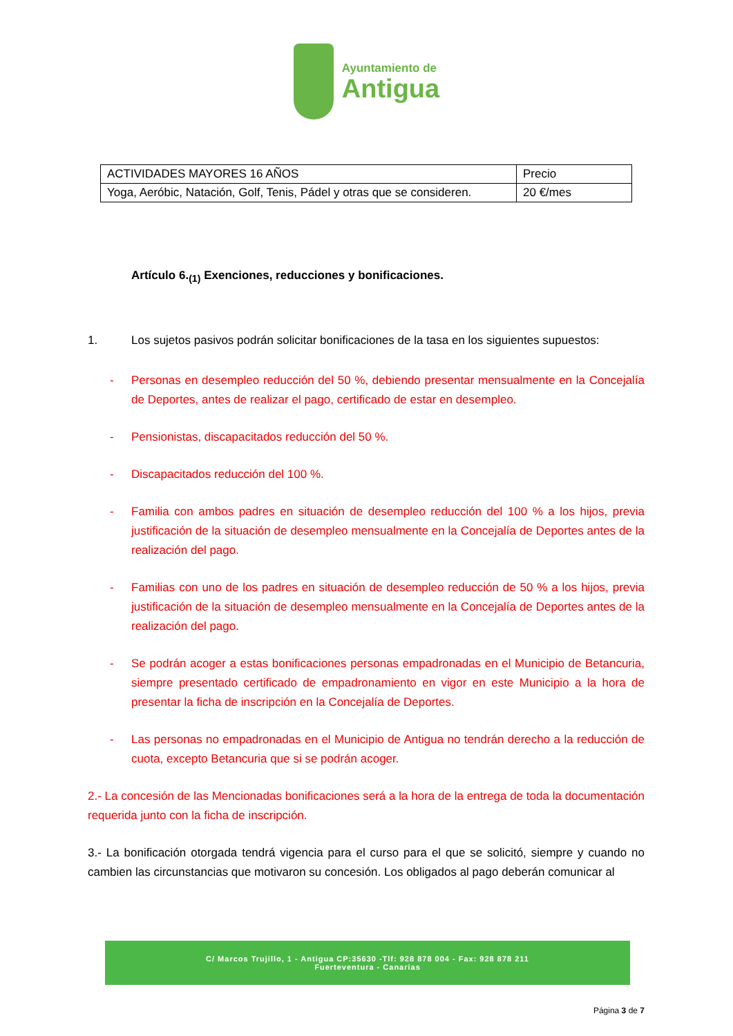Ayuntamiento de
Antigua
| ACTIVIDADES MAYORES 16 AÑOS | Precio |
| Yoga, Aeróbic, Natación, Golf, Tenis, Pádel y otras que se consideren. | 20 €/mes |
Artículo 6.<sub>(1)</sub> Exenciones, reducciones y bonificaciones.
1. Los sujetos pasivos podrán solicitar bonificaciones de la tasa en los siguientes supuestos:
- Personas en desempleo reducción del 50 %, debiendo presentar mensualmente en la Concejalía de Deportes, antes de realizar el pago, certificado de estar en desempleo.
- Pensionistas, discapacitados reducción del 50 %.
- Discapacitados reducción del 100 %.
- Familia con ambos padres en situación de desempleo reducción del 100 % a los hijos, previa justificación de la situación de desempleo mensualmente en la Concejalía de Deportes antes de la realización del pago.
- Familias con uno de los padres en situación de desempleo reducción de 50 % a los hijos, previa justificación de la situación de desempleo mensualmente en la Concejalía de Deportes antes de la realización del pago.
- Se podrán acoger a estas bonificaciones personas empadronadas en el Municipio de Betancuria, siempre presentado certificado de empadronamiento en vigor en este Municipio a la hora de presentar la ficha de inscripción en la Concejalía de Deportes.
- Las personas no empadronadas en el Municipio de Antigua no tendrán derecho a la reducción de cuota, excepto Betancuria que si se podrán acoger.
2.- La concesión de las Mencionadas bonificaciones será a la hora de la entrega de toda la documentación requerida junto con la ficha de inscripción.
3.- La bonificación otorgada tendrá vigencia para el curso para el que se solicitó, siempre y cuando no cambien las circunstancias que motivaron su concesión. Los obligados al pago deberán comunicar al
C/ Marcos Trujillo, 1 - Antigua CP:35630 -Tlf: 928 878 004 - Fax: 928 878 211
Fuerteventura - Canarias
Página 3 de 7